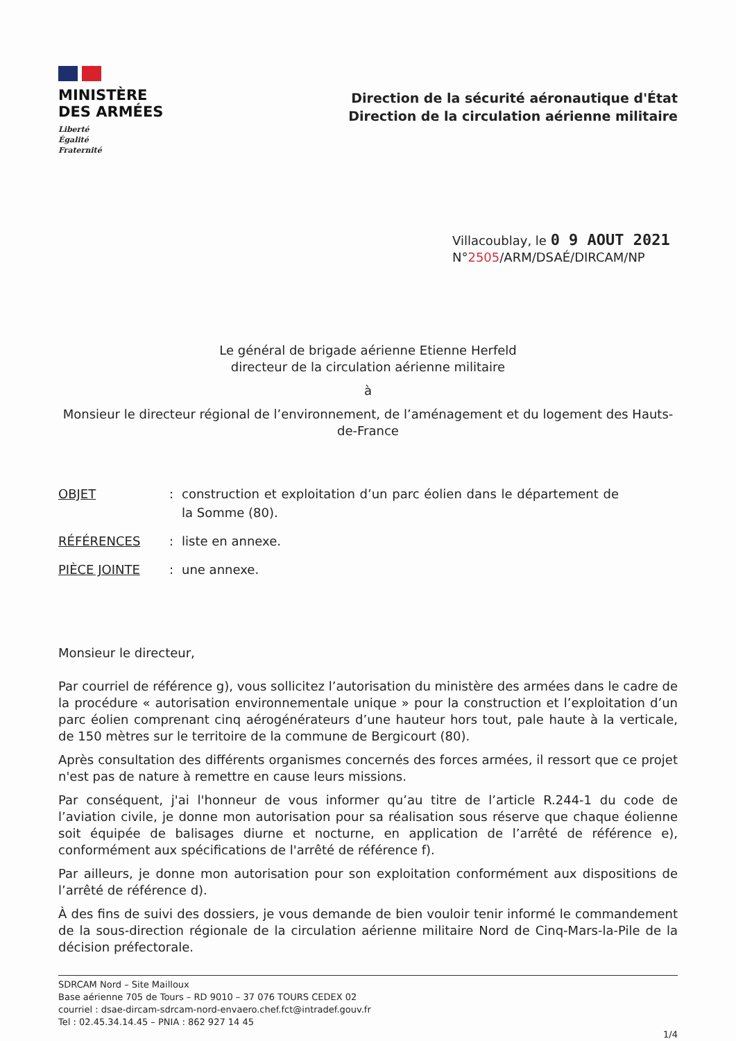MINISTÈRE
DES ARMÉES
Liberté
Égalité
Fraternité
Direction de la sécurité aéronautique d'État
Direction de la circulation aérienne militaire
Villacoublay, le 0 9 AOUT 2021
N°2505/ARM/DSAÉ/DIRCAM/NP
Le général de brigade aérienne Etienne Herfeld
directeur de la circulation aérienne militaire
à
Monsieur le directeur régional de l’environnement, de l’aménagement et du logement des Hauts-de-France
OBJET : construction et exploitation d’un parc éolien dans le département de la Somme (80).
RÉFÉRENCES : liste en annexe.
PIÈCE JOINTE : une annexe.
Monsieur le directeur,
Par courriel de référence g), vous sollicitez l’autorisation du ministère des armées dans le cadre de la procédure « autorisation environnementale unique » pour la construction et l’exploitation d’un parc éolien comprenant cinq aérogénérateurs d’une hauteur hors tout, pale haute à la verticale, de 150 mètres sur le territoire de la commune de Bergicourt (80).
Après consultation des différents organismes concernés des forces armées, il ressort que ce projet n'est pas de nature à remettre en cause leurs missions.
Par conséquent, j'ai l'honneur de vous informer qu’au titre de l’article R.244-1 du code de l’aviation civile, je donne mon autorisation pour sa réalisation sous réserve que chaque éolienne soit équipée de balisages diurne et nocturne, en application de l’arrêté de référence e), conformément aux spécifications de l'arrêté de référence f).
Par ailleurs, je donne mon autorisation pour son exploitation conformément aux dispositions de l’arrêté de référence d).
À des fins de suivi des dossiers, je vous demande de bien vouloir tenir informé le commandement de la sous-direction régionale de la circulation aérienne militaire Nord de Cinq-Mars-la-Pile de la décision préfectorale.
SDRCAM Nord – Site Mailloux
Base aérienne 705 de Tours – RD 9010 – 37 076 TOURS CEDEX 02
courriel : dsae-dircam-sdrcam-nord-envaero.chef.fct@intradef.gouv.fr
Tel : 02.45.34.14.45 – PNIA : 862 927 14 45
1/4